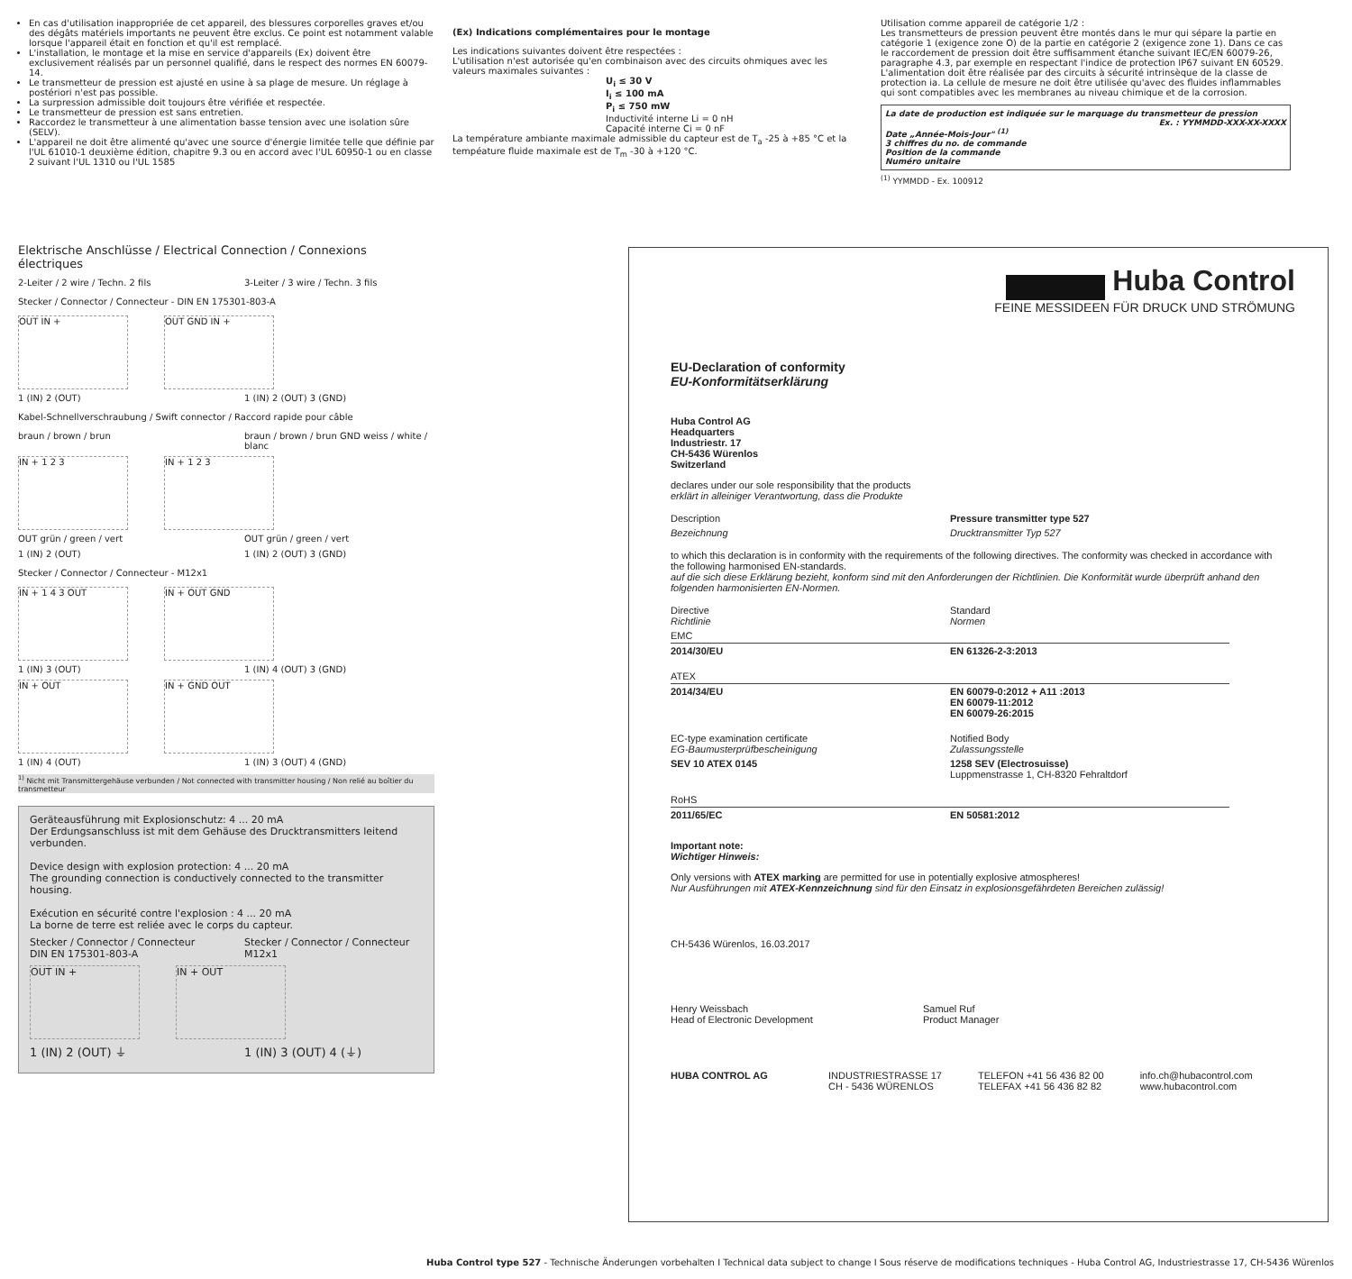En cas d'utilisation inappropriée de cet appareil, des blessures corporelles graves et/ou des dégâts matériels importants ne peuvent être exclus. Ce point est notamment valable lorsque l'appareil était en fonction et qu'il est remplacé.
L'installation, le montage et la mise en service d'appareils (Ex) doivent être exclusivement réalisés par un personnel qualifié, dans le respect des normes EN 60079-14.
Le transmetteur de pression est ajusté en usine à sa plage de mesure. Un réglage à postériori n'est pas possible.
La surpression admissible doit toujours être vérifiée et respectée.
Le transmetteur de pression est sans entretien.
Raccordez le transmetteur à une alimentation basse tension avec une isolation sûre (SELV).
L'appareil ne doit être alimenté qu'avec une source d'énergie limitée telle que définie par l'UL 61010-1 deuxième édition, chapitre 9.3 ou en accord avec l'UL 60950-1 ou en classe 2 suivant l'UL 1310 ou l'UL 1585
(Ex) Indications complémentaires pour le montage
Les indications suivantes doivent être respectées :
L'utilisation n'est autorisée qu'en combinaison avec des circuits ohmiques avec les valeurs maximales suivantes :
U<sub>i</sub> ≤ 30 V
I<sub>i</sub> ≤ 100 mA
P<sub>i</sub> ≤ 750 mW
Inductivité interne Li = 0 nH
Capacité interne Ci = 0 nF
La température ambiante maximale admissible du capteur est de T<sub>a</sub> -25 à +85 °C et la tempéature fluide maximale est de T<sub>m</sub> -30 à +120 °C.
Utilisation comme appareil de catégorie 1/2 :
Les transmetteurs de pression peuvent être montés dans le mur qui sépare la partie en catégorie 1 (exigence zone O) de la partie en catégorie 2 (exigence zone 1). Dans ce cas le raccordement de pression doit être suffisamment étanche suivant IEC/EN 60079-26, paragraphe 4.3, par exemple en respectant l'indice de protection IP67 suivant EN 60529. L'alimentation doit être réalisée par des circuits à sécurité intrinsèque de la classe de protection ia. La cellule de mesure ne doit être utilisée qu'avec des fluides inflammables qui sont compatibles avec les membranes au niveau chimique et de la corrosion.
La date de production est indiquée sur le marquage du transmetteur de pression
Ex. : YYMMDD-XXX-XX-XXXX
Date „Année-Mois-Jour" <sup>(1)</sup>
3 chiffres du no. de commande
Position de la commande
Numéro unitaire
<sup>(1)</sup> YYMMDD - Ex. 100912
Elektrische Anschlüsse / Electrical Connection / Connexions électriques
2-Leiter / 2 wire / Techn. 2 fils 3-Leiter / 3 wire / Techn. 3 fils
Stecker / Connector / Connecteur - DIN EN 175301-803-A
OUT IN + OUT GND IN +
1 (IN) 2 (OUT) 1 (IN) 2 (OUT) 3 (GND)
Kabel-Schnellverschraubung / Swift connector / Raccord rapide pour câble
braun / brown / brun braun / brown / brun GND weiss / white / blanc
IN + 1 2 3 IN + 1 2 3
OUT grün / green / vert OUT grün / green / vert
1 (IN) 2 (OUT) 1 (IN) 2 (OUT) 3 (GND)
Stecker / Connector / Connecteur - M12x1
IN + 1 4 3 OUT IN + OUT GND
1 (IN) 3 (OUT) 1 (IN) 4 (OUT) 3 (GND)
IN + OUT IN + GND OUT
1 (IN) 4 (OUT) 1 (IN) 3 (OUT) 4 (GND)
<sup>1)</sup> Nicht mit Transmittergehäuse verbunden / Not connected with transmitter housing / Non relié au boîtier du transmetteur
Geräteausführung mit Explosionschutz: 4 ... 20 mA
Der Erdungsanschluss ist mit dem Gehäuse des Drucktransmitters leitend verbunden.
Device design with explosion protection: 4 ... 20 mA
The grounding connection is conductively connected to the transmitter housing.
Exécution en sécurité contre l'explosion : 4 ... 20 mA
La borne de terre est reliée avec le corps du capteur.
Stecker / Connector / Connecteur
DIN EN 175301-803-A
Stecker / Connector / Connecteur
M12x1
OUT IN + IN + OUT
1 (IN) 2 (OUT) ⏚ 1 (IN) 3 (OUT) 4 (⏚)
Huba Control
FEINE MESSIDEEN FÜR DRUCK UND STRÖMUNG
EU-Declaration of conformity
EU-Konformitätserklärung
Huba Control AG
Headquarters
Industriestr. 17
CH-5436 Würenlos
Switzerland
declares under our sole responsibility that the products
erklärt in alleiniger Verantwortung, dass die Produkte
| Description | Pressure transmitter type 527 |
| Bezeichnung | Drucktransmitter Typ 527 |
to which this declaration is in conformity with the requirements of the following directives. The conformity was checked in accordance with the following harmonised EN-standards.
auf die sich diese Erklärung bezieht, konform sind mit den Anforderungen der Richtlinien. Die Konformität wurde überprüft anhand den folgenden harmonisierten EN-Normen.
| Directive Richtlinie | Standard Normen |
| EMC | |
| 2014/30/EU | EN 61326-2-3:2013 |
| ATEX | |
| 2014/34/EU | EN 60079-0:2012 + A11 :2013 EN 60079-11:2012 EN 60079-26:2015 |
| EC-type examination certificate EG-Baumusterprüfbescheinigung | Notified Body Zulassungsstelle |
| SEV 10 ATEX 0145 | 1258 SEV (Electrosuisse) Luppmenstrasse 1, CH-8320 Fehraltdorf |
| RoHS | |
| 2011/65/EC | EN 50581:2012 |
Important note:
Wichtiger Hinweis:
Only versions with ATEX marking are permitted for use in potentially explosive atmospheres!
Nur Ausführungen mit ATEX-Kennzeichnung sind für den Einsatz in explosionsgefährdeten Bereichen zulässig!
CH-5436 Würenlos, 16.03.2017
Henry Weissbach
Head of Electronic Development
Samuel Ruf
Product Manager
HUBA CONTROL AG INDUSTRIESTRASSE 17
CH - 5436 WÜRENLOS
TELEFON +41 56 436 82 00
TELEFAX +41 56 436 82 82
info.ch@hubacontrol.com
www.hubacontrol.com
Huba Control type 527 - Technische Änderungen vorbehalten I Technical data subject to change I Sous réserve de modifications techniques - Huba Control AG, Industriestrasse 17, CH-5436 Würenlos